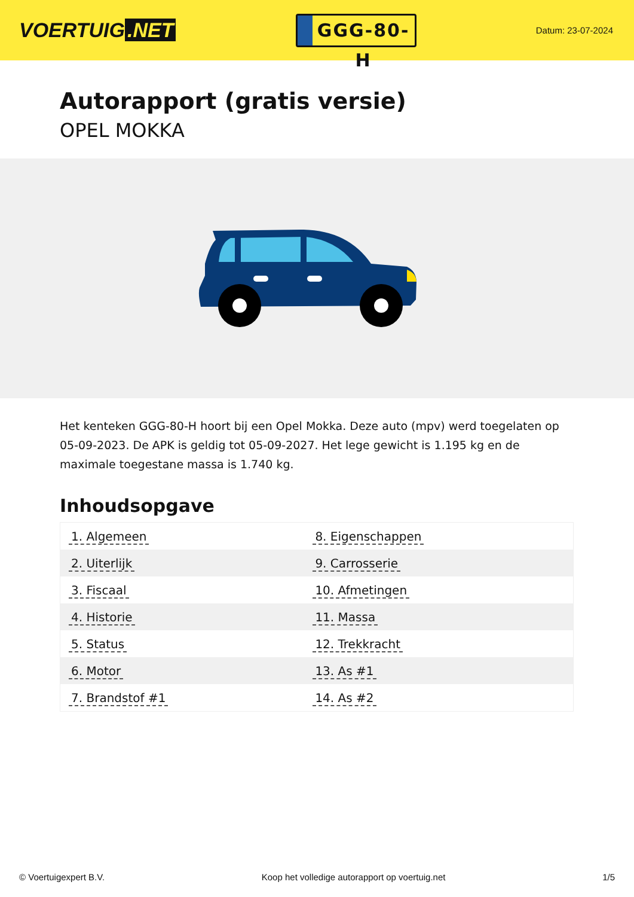VOERTUIG.NET
GGG-80-H
Datum: 23-07-2024
Autorapport (gratis versie)
OPEL MOKKA
Het kenteken GGG-80-H hoort bij een Opel Mokka. Deze auto (mpv) werd toegelaten op 05-09-2023. De APK is geldig tot 05-09-2027. Het lege gewicht is 1.195 kg en de maximale toegestane massa is 1.740 kg.
Inhoudsopgave
| 1. Algemeen | 8. Eigenschappen |
| 2. Uiterlijk | 9. Carrosserie |
| 3. Fiscaal | 10. Afmetingen |
| 4. Historie | 11. Massa |
| 5. Status | 12. Trekkracht |
| 6. Motor | 13. As #1 |
| 7. Brandstof #1 | 14. As #2 |
© Voertuigexpert B.V. Koop het volledige autorapport op voertuig.net
1/5